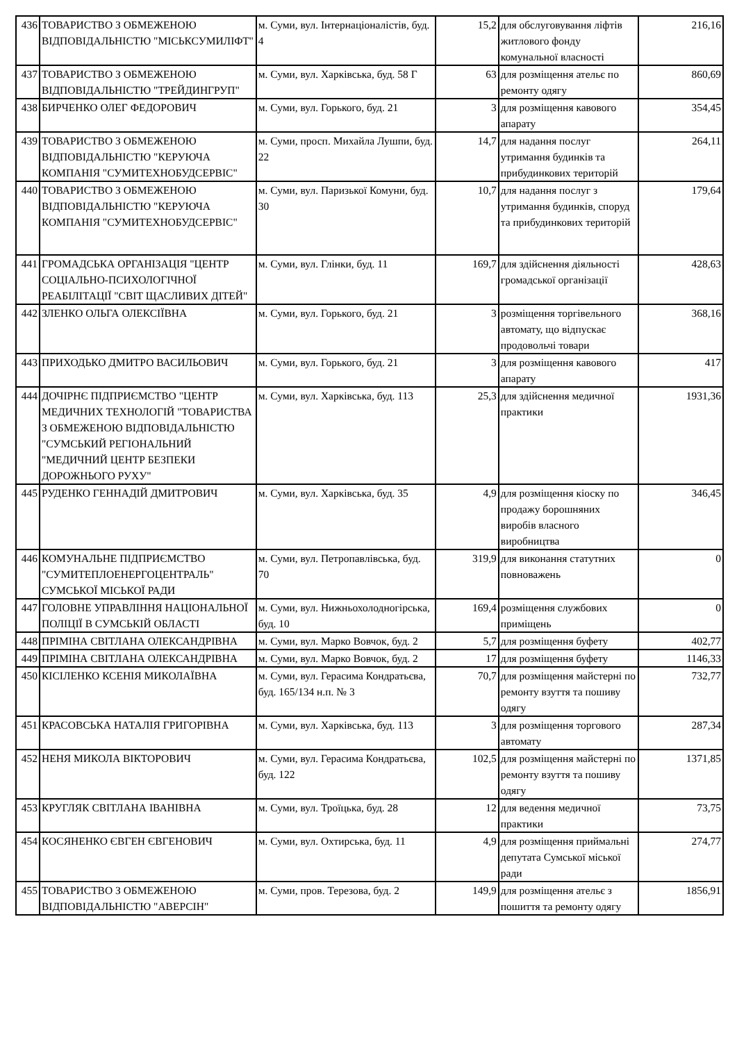| 436 | ТОВАРИСТВО З ОБМЕЖЕНОЮ ВІДПОВІДАЛЬНІСТЮ "МІСЬКСУМИЛІФТ" | м. Суми, вул. Інтернаціоналістів, буд. 4 | 15,2 | для обслуговування ліфтів житлового фонду комунальної власності | 216,16 |
| 437 | ТОВАРИСТВО З ОБМЕЖЕНОЮ ВІДПОВІДАЛЬНІСТЮ "ТРЕЙДИНГРУП" | м. Суми, вул. Харківська, буд. 58 Г | 63 | для розміщення ательє по ремонту одягу | 860,69 |
| 438 | БИРЧЕНКО ОЛЕГ ФЕДОРОВИЧ | м. Суми, вул. Горького, буд. 21 | 3 | для розміщення кавового апарату | 354,45 |
| 439 | ТОВАРИСТВО З ОБМЕЖЕНОЮ ВІДПОВІДАЛЬНІСТЮ "КЕРУЮЧА КОМПАНІЯ "СУМИТЕХНОБУДСЕРВІС" | м. Суми, просп. Михайла Лушпи, буд. 22 | 14,7 | для надання послуг утримання будинків та прибудинкових територій | 264,11 |
| 440 | ТОВАРИСТВО З ОБМЕЖЕНОЮ ВІДПОВІДАЛЬНІСТЮ "КЕРУЮЧА КОМПАНІЯ "СУМИТЕХНОБУДСЕРВІС" | м. Суми, вул. Паризької Комуни, буд. 30 | 10,7 | для надання послуг з утримання будинків, споруд та прибудинкових територій | 179,64 |
| 441 | ГРОМАДСЬКА ОРГАНІЗАЦІЯ "ЦЕНТР СОЦІАЛЬНО-ПСИХОЛОГІЧНОЇ РЕАБІЛІТАЦІЇ "СВІТ ЩАСЛИВИХ ДІТЕЙ" | м. Суми, вул. Глінки, буд. 11 | 169,7 | для здійснення діяльності громадської організації | 428,63 |
| 442 | ЗЛЕНКО ОЛЬГА ОЛЕКСІЇВНА | м. Суми, вул. Горького, буд. 21 | 3 | розміщення торгівельного автомату, що відпускає продовольчі товари | 368,16 |
| 443 | ПРИХОДЬКО ДМИТРО ВАСИЛЬОВИЧ | м. Суми, вул. Горького, буд. 21 | 3 | для розміщення кавового апарату | 417 |
| 444 | ДОЧІРНЄ ПІДПРИЄМСТВО "ЦЕНТР МЕДИЧНИХ ТЕХНОЛОГІЙ "ТОВАРИСТВА З ОБМЕЖЕНОЮ ВІДПОВІДАЛЬНІСТЮ "СУМСЬКИЙ РЕГІОНАЛЬНИЙ "МЕДИЧНИЙ ЦЕНТР БЕЗПЕКИ ДОРОЖНЬОГО РУХУ" | м. Суми, вул. Харківська, буд. 113 | 25,3 | для здійснення медичної практики | 1931,36 |
| 445 | РУДЕНКО ГЕННАДІЙ ДМИТРОВИЧ | м. Суми, вул. Харківська, буд. 35 | 4,9 | для розміщення кіоску по продажу борошняних виробів власного виробництва | 346,45 |
| 446 | КОМУНАЛЬНЕ ПІДПРИЄМСТВО "СУМИТЕПЛОЕНЕРГОЦЕНТРАЛЬ" СУМСЬКОЇ МІСЬКОЇ РАДИ | м. Суми, вул. Петропавлівська, буд. 70 | 319,9 | для виконання статутних повноважень | 0 |
| 447 | ГОЛОВНЕ УПРАВЛІННЯ НАЦІОНАЛЬНОЇ ПОЛІЦІЇ В СУМСЬКІЙ ОБЛАСТІ | м. Суми, вул. Нижньохолодногірська, буд. 10 | 169,4 | розміщення службових приміщень | 0 |
| 448 | ПРІМІНА СВІТЛАНА ОЛЕКСАНДРІВНА | м. Суми, вул. Марко Вовчок, буд. 2 | 5,7 | для розміщення буфету | 402,77 |
| 449 | ПРІМІНА СВІТЛАНА ОЛЕКСАНДРІВНА | м. Суми, вул. Марко Вовчок, буд. 2 | 17 | для розміщення буфету | 1146,33 |
| 450 | КІСІЛЕНКО КСЕНІЯ МИКОЛАЇВНА | м. Суми, вул. Герасима Кондратьєва, буд. 165/134 н.п. № 3 | 70,7 | для розміщення майстерні по ремонту взуття та пошиву одягу | 732,77 |
| 451 | КРАСОВСЬКА НАТАЛІЯ ГРИГОРІВНА | м. Суми, вул. Харківська, буд. 113 | 3 | для розміщення торгового автомату | 287,34 |
| 452 | НЕНЯ МИКОЛА ВІКТОРОВИЧ | м. Суми, вул. Герасима Кондратьєва, буд. 122 | 102,5 | для розміщення майстерні по ремонту взуття та пошиву одягу | 1371,85 |
| 453 | КРУГЛЯК СВІТЛАНА ІВАНІВНА | м. Суми, вул. Троїцька, буд. 28 | 12 | для ведення медичної практики | 73,75 |
| 454 | КОСЯНЕНКО ЄВГЕН ЄВГЕНОВИЧ | м. Суми, вул. Охтирська, буд. 11 | 4,9 | для розміщення приймальні депутата Сумської міської ради | 274,77 |
| 455 | ТОВАРИСТВО З ОБМЕЖЕНОЮ ВІДПОВІДАЛЬНІСТЮ "АВЕРСІН" | м. Суми, пров. Терезова, буд. 2 | 149,9 | для розміщення ательє з пошиття та ремонту одягу | 1856,91 |